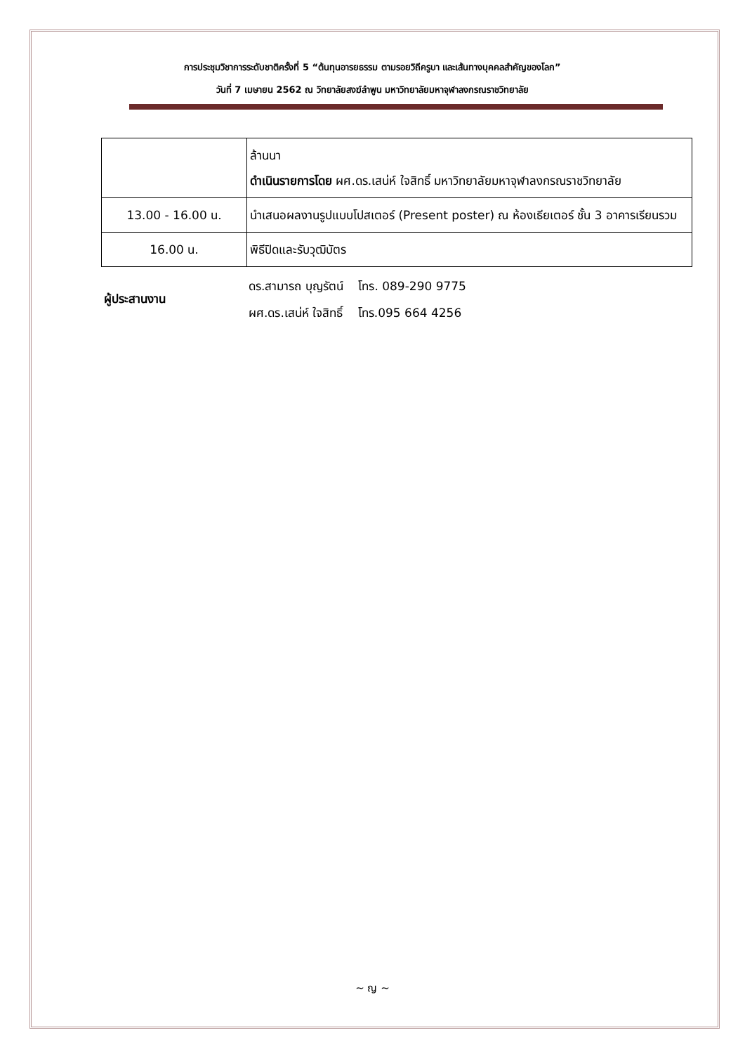การประชุมวิชาการระดับชาติครั้งที่ 5 “ต้นทุนอารยธรรม ตามรอยวิถีครูบา และเส้นทางบุคคลสำคัญของโลก”
วันที่ 7 เมษายน 2562 ณ วิทยาลัยสงฆ์ลำพูน มหาวิทยาลัยมหาจุฬาลงกรณราชวิทยาลัย
| | ล้านนา ดำเนินรายการโดย ผศ.ดร.เสน่ห์ ใจสิทธิ์ มหาวิทยาลัยมหาจุฬาลงกรณราชวิทยาลัย |
| 13.00 - 16.00 น. | นำเสนอผลงานรูปแบบโปสเตอร์ (Present poster) ณ ห้องเธียเตอร์ ชั้น 3 อาคารเรียนรวม |
| 16.00 น. | พิธีปิดและรับวุฒิบัตร |
ผู้ประสานงาน
ดร.สามารถ บุญรัตน์ โทร. 089-290 9775
ผศ.ดร.เสน่ห์ ใจสิทธิ์ โทร.095 664 4256
~ ญ ~